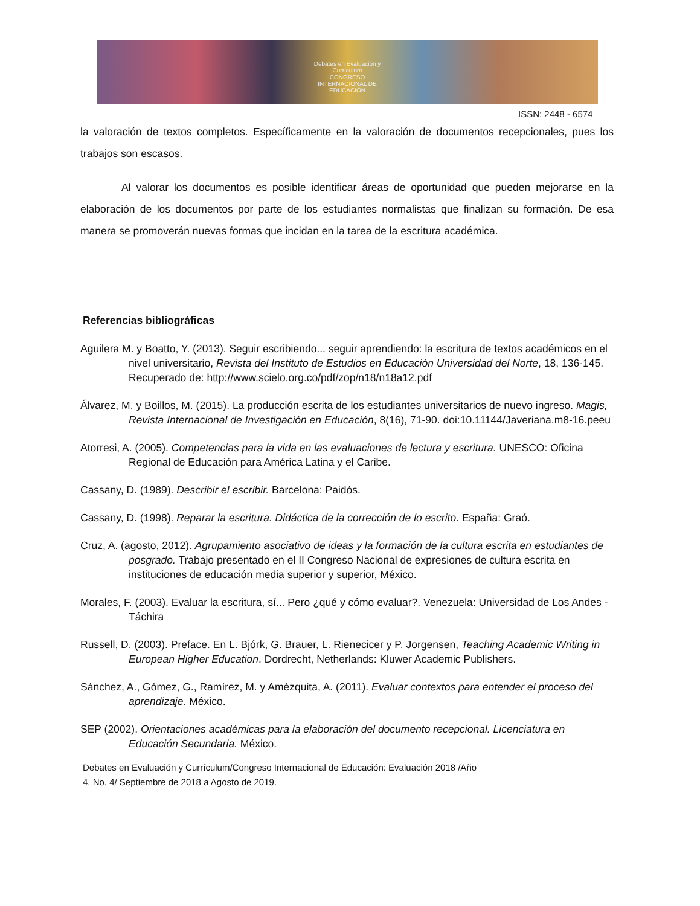Debates en Evaluación y Currículum
CONGRESO INTERNACIONAL DE EDUCACIÓN
ISSN: 2448 - 6574
la valoración de textos completos. Específicamente en la valoración de documentos recepcionales, pues los trabajos son escasos.
Al valorar los documentos es posible identificar áreas de oportunidad que pueden mejorarse en la elaboración de los documentos por parte de los estudiantes normalistas que finalizan su formación. De esa manera se promoverán nuevas formas que incidan en la tarea de la escritura académica.
Referencias bibliográficas
Aguilera M. y Boatto, Y. (2013). Seguir escribiendo... seguir aprendiendo: la escritura de textos académicos en el nivel universitario, Revista del Instituto de Estudios en Educación Universidad del Norte, 18, 136-145. Recuperado de: http://www.scielo.org.co/pdf/zop/n18/n18a12.pdf
Álvarez, M. y Boillos, M. (2015). La producción escrita de los estudiantes universitarios de nuevo ingreso. Magis, Revista Internacional de Investigación en Educación, 8(16), 71-90. doi:10.11144/Javeriana.m8-16.peeu
Atorresi, A. (2005). Competencias para la vida en las evaluaciones de lectura y escritura. UNESCO: Oficina Regional de Educación para América Latina y el Caribe.
Cassany, D. (1989). Describir el escribir. Barcelona: Paidós.
Cassany, D. (1998). Reparar la escritura. Didáctica de la corrección de lo escrito. España: Graó.
Cruz, A. (agosto, 2012). Agrupamiento asociativo de ideas y la formación de la cultura escrita en estudiantes de posgrado. Trabajo presentado en el II Congreso Nacional de expresiones de cultura escrita en instituciones de educación media superior y superior, México.
Morales, F. (2003). Evaluar la escritura, sí... Pero ¿qué y cómo evaluar?. Venezuela: Universidad de Los Andes - Táchira
Russell, D. (2003). Preface. En L. Bjórk, G. Brauer, L. Rienecicer y P. Jorgensen, Teaching Academic Writing in European Higher Education. Dordrecht, Netherlands: Kluwer Academic Publishers.
Sánchez, A., Gómez, G., Ramírez, M. y Amézquita, A. (2011). Evaluar contextos para entender el proceso del aprendizaje. México.
SEP (2002). Orientaciones académicas para la elaboración del documento recepcional. Licenciatura en Educación Secundaria. México.
Debates en Evaluación y Currículum/Congreso Internacional de Educación: Evaluación 2018 /Año
4, No. 4/ Septiembre de 2018 a Agosto de 2019.